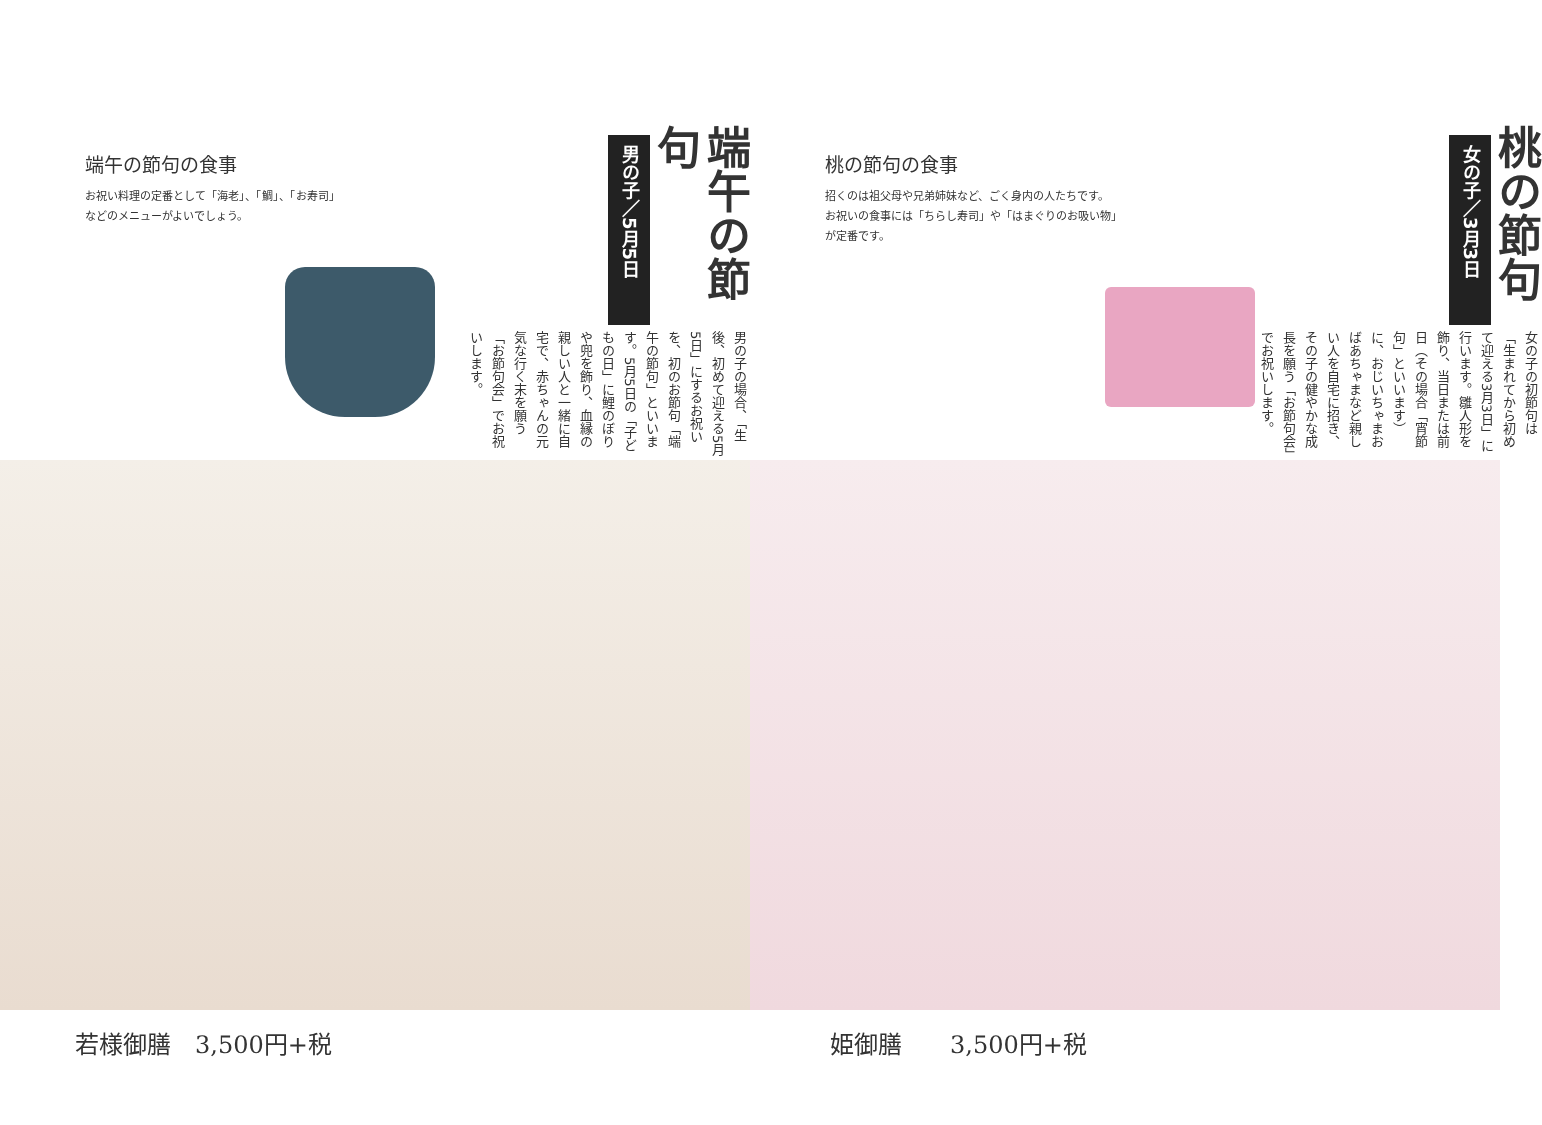端午の節句の食事
お祝い料理の定番として「海老」、「鯛」、「お寿司」
などのメニューがよいでしょう。
端午の節句
男の子／5月5日
男の子の場合、「生後、初めて迎える5月5日」にするお祝いを、初のお節句「端午の節句」といいます。5月5日の「子どもの日」に鯉のぼりや兜を飾り、血縁の親しい人と一緒に自宅で、赤ちゃんの元気な行く末を願う「お節句会」でお祝いします。
若様御膳　3,500円+税
桃の節句の食事
招くのは祖父母や兄弟姉妹など、ごく身内の人たちです。
お祝いの食事には「ちらし寿司」や「はまぐりのお吸い物」
が定番です。
桃の節句
女の子／3月3日
女の子の初節句は「生まれてから初めて迎える3月3日」に行います。雛人形を飾り、当日または前日（その場合「宵節句」といいます）に、おじいちゃまおばあちゃまなど親しい人を自宅に招き、その子の健やかな成長を願う「お節句会」でお祝いします。
姫御膳　　3,500円+税